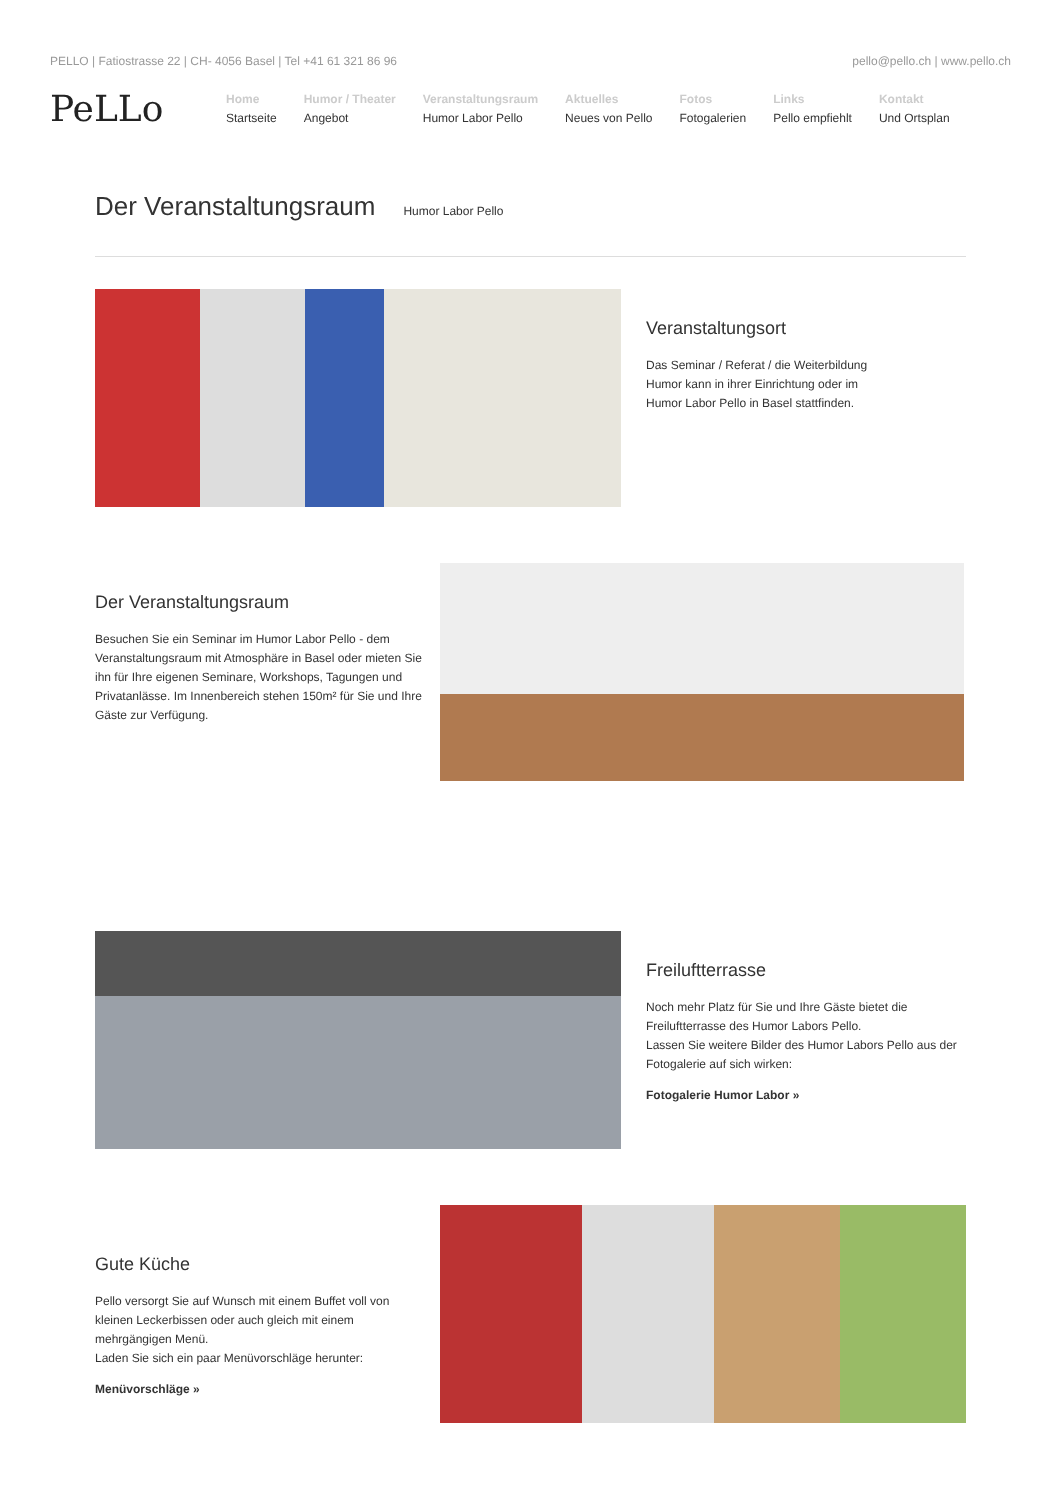PELLO | Fatiostrasse 22 | CH- 4056 Basel | Tel +41 61 321 86 96 pello@pello.ch | www.pello.ch
PeLLo
Home
Startseite
Humor / Theater
Angebot
Veranstaltungsraum
Humor Labor Pello
Aktuelles
Neues von Pello
Fotos
Fotogalerien
Links
Pello empfiehlt
Kontakt
Und Ortsplan
Der Veranstaltungsraum
Humor Labor Pello
Veranstaltungsort
Das Seminar / Referat / die Weiterbildung
Humor kann in ihrer Einrichtung oder im
Humor Labor Pello in Basel stattfinden.
Der Veranstaltungsraum
Besuchen Sie ein Seminar im Humor Labor Pello - dem Veranstaltungsraum mit Atmosphäre in Basel oder mieten Sie ihn für Ihre eigenen Seminare, Workshops, Tagungen und Privatanlässe. Im Innenbereich stehen 150m² für Sie und Ihre Gäste zur Verfügung.
Freiluftterrasse
Noch mehr Platz für Sie und Ihre Gäste bietet die Freiluftterrasse des Humor Labors Pello.
Lassen Sie weitere Bilder des Humor Labors Pello aus der Fotogalerie auf sich wirken:
Fotogalerie Humor Labor »
Gute Küche
Pello versorgt Sie auf Wunsch mit einem Buffet voll von kleinen Leckerbissen oder auch gleich mit einem mehrgängigen Menü.
Laden Sie sich ein paar Menüvorschläge herunter:
Menüvorschläge »